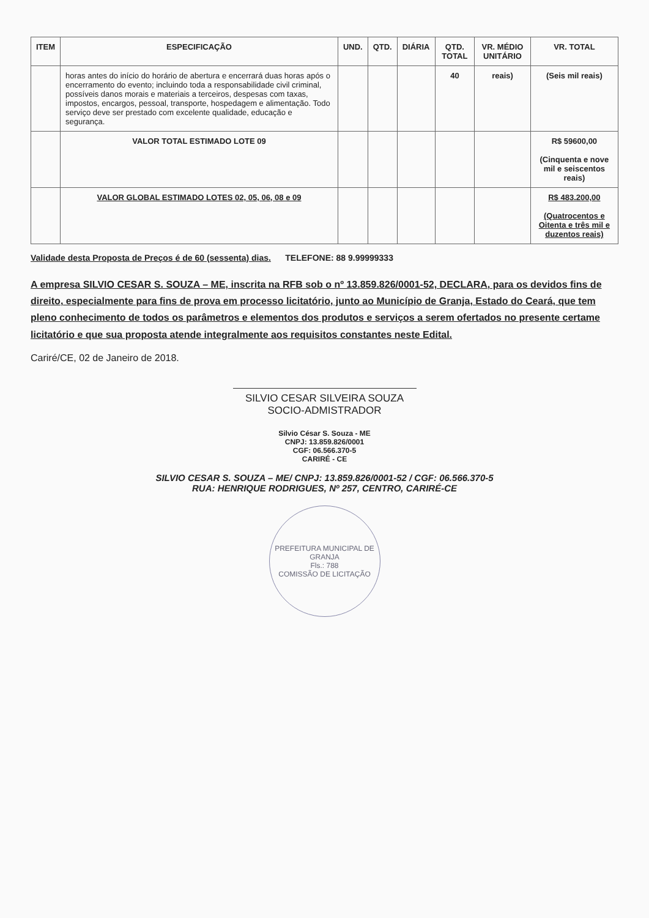| ITEM | ESPECIFICAÇÃO | UND. | QTD. | DIÁRIA | QTD. TOTAL | VR. MÉDIO UNITÁRIO | VR. TOTAL |
| --- | --- | --- | --- | --- | --- | --- | --- |
| | horas antes do início do horário de abertura e encerrará duas horas após o encerramento do evento; incluindo toda a responsabilidade civil criminal, possíveis danos morais e materiais a terceiros, despesas com taxas, impostos, encargos, pessoal, transporte, hospedagem e alimentação. Todo serviço deve ser prestado com excelente qualidade, educação e segurança. | | | | 40 | reais) | (Seis mil reais) |
| | VALOR TOTAL ESTIMADO LOTE 09 | | | | | | R$ 59600,00 (Cinquenta e nove mil e seiscentos reais) |
| | VALOR GLOBAL ESTIMADO LOTES 02, 05, 06, 08 e 09 | | | | | | R$ 483.200,00 (Quatrocentos e Oitenta e três mil e duzentos reais) |
Validade desta Proposta de Preços é de 60 (sessenta) dias. TELEFONE: 88 9.99999333
A empresa SILVIO CESAR S. SOUZA – ME, inscrita na RFB sob o nº 13.859.826/0001-52, DECLARA, para os devidos fins de direito, especialmente para fins de prova em processo licitatório, junto ao Município de Granja, Estado do Ceará, que tem pleno conhecimento de todos os parâmetros e elementos dos produtos e serviços a serem ofertados no presente certame licitatório e que sua proposta atende integralmente aos requisitos constantes neste Edital.
Cariré/CE, 02 de Janeiro de 2018.
SILVIO CESAR SILVEIRA SOUZA
SOCIO-ADMISTRADOR
Silvio César S. Souza - ME
CNPJ: 13.859.826/0001
CGF: 06.566.370-5
CARIRÉ - CE
SILVIO CESAR S. SOUZA – ME/ CNPJ: 13.859.826/0001-52 / CGF: 06.566.370-5
RUA: HENRIQUE RODRIGUES, Nº 257, CENTRO, CARIRÉ-CE
PREFEITURA MUNICIPAL DE GRANJA
Fls.: 788
COMISSÃO DE LICITAÇÃO